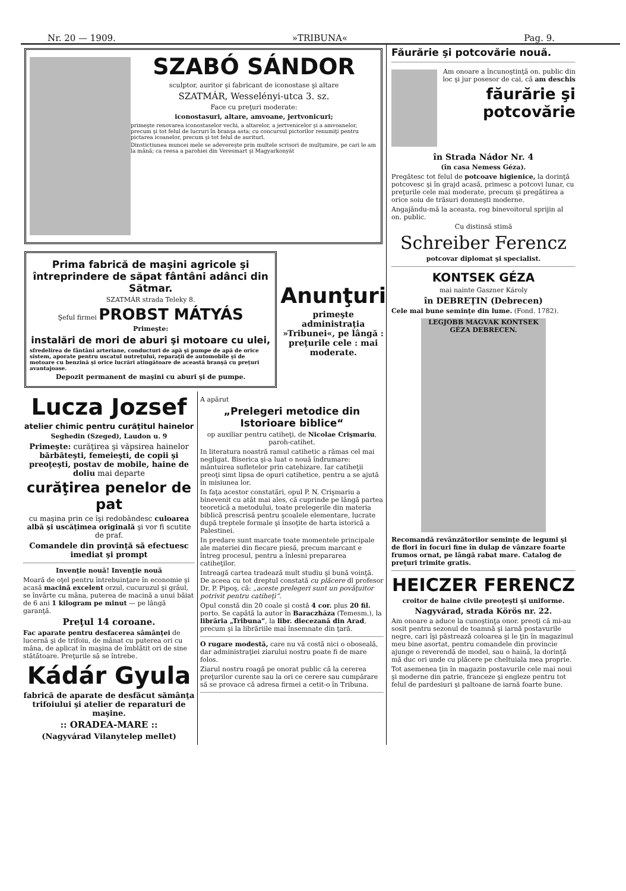Nr. 20 — 1909. »TRIBUNA« Pag. 9.
SZABÓ SÁNDOR
sculptor, auritor şi fabricant de iconostase şi altare
SZATMÁR, Wesselényi-utca 3. sz.
Face cu preţuri moderate:
iconostasuri, altare, amvoane, jertvonicuri;
primeşte renovarea iconostaselor vechi, a altarelor, a jertvenicelor şi a amvoanelor, precum şi tot felul de lucruri în branşa asta; cu concursul pictorilor renumiţi pentru pictarea icoanelor, precum şi tot felul de auriturl.
Dinstictiunea muncei mele se adevereşte prin multele scrisori de mulţumire, pe cari le am la mână; ca reesa a parohiei din Veresmart şi Magyarkonyát
Prima fabrică de maşini agricole şi întreprindere de săpat fântâni adânci din Sătmar.
SZATMÁR strada Teleky 8.
Şeful firmei PROBST MÁTYÁS
Primeşte:
instalări de mori de aburi şi motoare cu ulei,
sfredelirea de fântâni arteriane, conducturi de apă şi pumpe de apă de orice sistem, aporate pentru uscatul nutreţului, reparaţii de automobile şi de motoare cu benzină şi orice lucrări atingătoare de această branşă cu preţuri avantajoase.
Depozit permanent de maşini cu aburi şi de pumpe.
Anunţuri
primeşte administraţia »Tribunei«, pe lângă : preţurile cele : mai moderate.
Lucza Jozsef
atelier chimic pentru curăţitul hainelor
Seghedin (Szeged), Laudon u. 9
Primeşte: curăţirea şi văpsirea hainelor bărbăteşti, femeieşti, de copii şi preoţeşti, postav de mobile, haine de doliu mai departe
curăţirea penelor de pat
cu maşina prin ce îşi redobândesc culoarea albă şi uscăţimea originală şi vor fi scutite de praf.
Comandele din provinţă să efectuesc imediat şi prompt
Invenţie nouă! Invenţie nouă
Moară de oţel pentru întrebuinţare în economie şi acasă macină excelent orzul, cucuruzul şi grâul, se învârte cu mâna, puterea de macină a unui băiat de 6 ani 1 kilogram pe minut — pe lângă garanţă.
Preţul 14 coroane.
Fac aparate pentru desfacerea sâmânţei de lucernă şi de trifoiu, de mânat cu puterea ori cu mâna, de aplicat în maşina de îmblătit ori de sine stătătoare. Preţurile să se întrebe.
Kádár Gyula
fabrică de aparate de desfăcut sămânţa trifoiului şi atelier de reparaturi de maşine.
:: ORADEA-MARE ::
(Nagyvárad Vilanytelep mellet)
A apărut
„Prelegeri metodice din Istorioare biblice“
op auxiliar pentru catiheţi, de Nicolae Crişmariu, paroh-catihet.
In literatura noastră ramul catihetic a rămas cel mai negligat. Biserica şi-a luat o nouă îndrumare: mântuirea sufletelor prin catehizare. Iar catiheţii preoţi simt lipsa de opuri catihetice, pentru a se ajută în misiunea lor.
In faţa acestor constatări, opul P. N. Crişmariu a binevenit cu atât mai ales, că cuprinde pe lângă partea teoretică a metodului, toate prelegerile din materia biblică prescrisă pentru şcoalele elementare, lucrate după treptele formale şi însoţite de harta istorică a Palestinei.
In predare sunt marcate toate momentele principale ale materiei din fiecare piesă, precum marcant e întreg procesul, pentru a înlesni prepararea catiheţilor.
Intreagă cartea tradează mult studiu şi bună voinţă. De aceea cu tot dreptul constată cu plăcere dl profesor Dr. P. Pipoş, că: „aceste prelegeri sunt un povăţuitor potrivit pentru catiheţi“.
Opul constă din 20 coale şi costă 4 cor. plus 20 fil. porto. Se capătă la autor în Baraczháza (Temesm.), la librăria „Tribuna“, la libr. diecezană din Arad, precum şi la librăriile mai însemnate din ţară.
O rugare modestă, care nu vă costă nici o oboseală, dar administraţiei ziarului nostru poate fi de mare folos.
Ziarul nostru roagă pe onorat public că la cererea preţurilor curente sau la ori ce cerere sau cumpărare să se provace că adresa firmei a cetit-o în Tribuna.
Făurărie şi potcovărie nouă.
Am onoare a încunoştinţă on. public din loc şi jur posesor de cai, că am deschis
făurărie şi potcovărie
în Strada Nádor Nr. 4
(în casa Nemess Géza).
Pregătesc tot felul de potcoave higienice, la dorinţă potcovesc şi în grajd acasă, primesc a potcovi lunar, cu preţurile cele mai moderate, precum şi pregătirea a orice soiu de trăsuri domneşti moderne.
Angajându-mă la aceasta, rog binevoitorul sprijin al on. public.
Cu distinsă stimă
Schreiber Ferencz
potcovar diplomat şi specialist.
KONTSEK GÉZA
mai nainte Gaszner Károly
în DEBREŢIN (Debrecen)
Cele mai bune seminţe din lume. (Fond. 1782).
LEGJOBB MAGVAK KONTSEK GÉZA DEBRECEN.
Recomandă revânzătorilor seminţe de legumi şi de flori în focuri fine în dulap de vânzare foarte frumos ornat, pe lângă rabat mare. Catalog de preţuri trimite gratis.
HEICZER FERENCZ
croitor de haine civile preoţeşti şi uniforme.
Nagyvárad, strada Körös nr. 22.
Am onoare a aduce la cunoştinţa onor. preoţi că mi-au sosit pentru sezonul de toamnă şi iarnă postavurile negre, cari îşi păstrează coloarea şi le ţin în magazinul meu bine asortat, pentru comandele din provincie ajunge o reverendă de model, sau o haină, la dorinţă mă duc ori unde cu plăcere pe cheltuiala mea proprie.
Tot asemenea ţin în magazin postavurile cele mai noui şi moderne din patrie, franceze şi engleze pentru tot felul de pardesiuri şi paltoane de iarnă foarte bune.